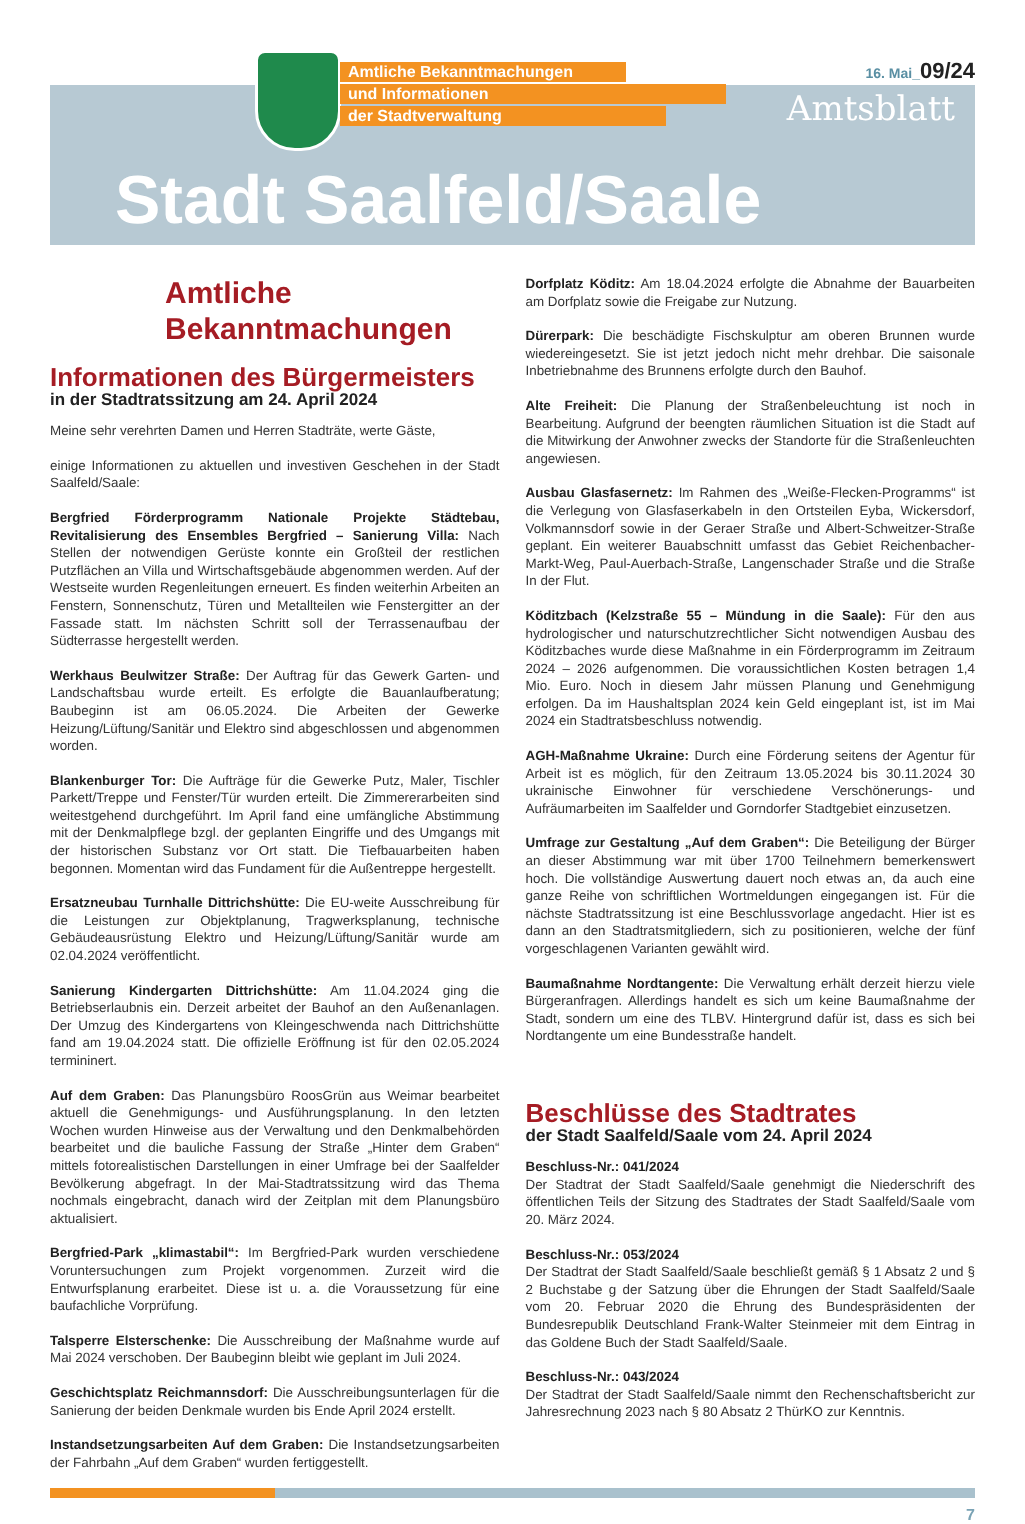Amtliche Bekanntmachungen
und Informationen
der Stadtverwaltung
16. Mai_09/24
Amtsblatt
Stadt Saalfeld/Saale
Amtliche
Bekanntmachungen
Informationen des Bürgermeisters
in der Stadtratssitzung am 24. April 2024
Meine sehr verehrten Damen und Herren Stadträte, werte Gäste,
einige Informationen zu aktuellen und investiven Geschehen in der Stadt Saalfeld/Saale:
Bergfried Förderprogramm Nationale Projekte Städtebau, Revitalisierung des Ensembles Bergfried – Sanierung Villa: Nach Stellen der notwendigen Gerüste konnte ein Großteil der restlichen Putzflächen an Villa und Wirtschaftsgebäude abgenommen werden. Auf der Westseite wurden Regenleitungen erneuert. Es finden weiterhin Arbeiten an Fenstern, Sonnenschutz, Türen und Metallteilen wie Fenstergitter an der Fassade statt. Im nächsten Schritt soll der Terrassenaufbau der Südterrasse hergestellt werden.
Werkhaus Beulwitzer Straße: Der Auftrag für das Gewerk Garten- und Landschaftsbau wurde erteilt. Es erfolgte die Bauanlaufberatung; Baubeginn ist am 06.05.2024. Die Arbeiten der Gewerke Heizung/Lüftung/Sanitär und Elektro sind abgeschlossen und abgenommen worden.
Blankenburger Tor: Die Aufträge für die Gewerke Putz, Maler, Tischler Parkett/Treppe und Fenster/Tür wurden erteilt. Die Zimmererarbeiten sind weitestgehend durchgeführt. Im April fand eine umfängliche Abstimmung mit der Denkmalpflege bzgl. der geplanten Eingriffe und des Umgangs mit der historischen Substanz vor Ort statt. Die Tiefbauarbeiten haben begonnen. Momentan wird das Fundament für die Außentreppe hergestellt.
Ersatzneubau Turnhalle Dittrichshütte: Die EU-weite Ausschreibung für die Leistungen zur Objektplanung, Tragwerksplanung, technische Gebäudeausrüstung Elektro und Heizung/Lüftung/Sanitär wurde am 02.04.2024 veröffentlicht.
Sanierung Kindergarten Dittrichshütte: Am 11.04.2024 ging die Betriebserlaubnis ein. Derzeit arbeitet der Bauhof an den Außenanlagen. Der Umzug des Kindergartens von Kleingeschwenda nach Dittrichshütte fand am 19.04.2024 statt. Die offizielle Eröffnung ist für den 02.05.2024 termininert.
Auf dem Graben: Das Planungsbüro RoosGrün aus Weimar bearbeitet aktuell die Genehmigungs- und Ausführungsplanung. In den letzten Wochen wurden Hinweise aus der Verwaltung und den Denkmalbehörden bearbeitet und die bauliche Fassung der Straße „Hinter dem Graben“ mittels fotorealistischen Darstellungen in einer Umfrage bei der Saalfelder Bevölkerung abgefragt. In der Mai-Stadtratssitzung wird das Thema nochmals eingebracht, danach wird der Zeitplan mit dem Planungsbüro aktualisiert.
Bergfried-Park „klimastabil“: Im Bergfried-Park wurden verschiedene Voruntersuchungen zum Projekt vorgenommen. Zurzeit wird die Entwurfsplanung erarbeitet. Diese ist u. a. die Voraussetzung für eine baufachliche Vorprüfung.
Talsperre Elsterschenke: Die Ausschreibung der Maßnahme wurde auf Mai 2024 verschoben. Der Baubeginn bleibt wie geplant im Juli 2024.
Geschichtsplatz Reichmannsdorf: Die Ausschreibungsunterlagen für die Sanierung der beiden Denkmale wurden bis Ende April 2024 erstellt.
Instandsetzungsarbeiten Auf dem Graben: Die Instandsetzungsarbeiten der Fahrbahn „Auf dem Graben“ wurden fertiggestellt.
Dorfplatz Köditz: Am 18.04.2024 erfolgte die Abnahme der Bauarbeiten am Dorfplatz sowie die Freigabe zur Nutzung.
Dürerpark: Die beschädigte Fischskulptur am oberen Brunnen wurde wiedereingesetzt. Sie ist jetzt jedoch nicht mehr drehbar. Die saisonale Inbetriebnahme des Brunnens erfolgte durch den Bauhof.
Alte Freiheit: Die Planung der Straßenbeleuchtung ist noch in Bearbeitung. Aufgrund der beengten räumlichen Situation ist die Stadt auf die Mitwirkung der Anwohner zwecks der Standorte für die Straßenleuchten angewiesen.
Ausbau Glasfasernetz: Im Rahmen des „Weiße-Flecken-Programms“ ist die Verlegung von Glasfaserkabeln in den Ortsteilen Eyba, Wickersdorf, Volkmannsdorf sowie in der Geraer Straße und Albert-Schweitzer-Straße geplant. Ein weiterer Bauabschnitt umfasst das Gebiet Reichenbacher-Markt-Weg, Paul-Auerbach-Straße, Langenschader Straße und die Straße In der Flut.
Köditzbach (Kelzstraße 55 – Mündung in die Saale): Für den aus hydrologischer und naturschutzrechtlicher Sicht notwendigen Ausbau des Köditzbaches wurde diese Maßnahme in ein Förderprogramm im Zeitraum 2024 – 2026 aufgenommen. Die voraussichtlichen Kosten betragen 1,4 Mio. Euro. Noch in diesem Jahr müssen Planung und Genehmigung erfolgen. Da im Haushaltsplan 2024 kein Geld eingeplant ist, ist im Mai 2024 ein Stadtratsbeschluss notwendig.
AGH-Maßnahme Ukraine: Durch eine Förderung seitens der Agentur für Arbeit ist es möglich, für den Zeitraum 13.05.2024 bis 30.11.2024 30 ukrainische Einwohner für verschiedene Verschönerungs- und Aufräumarbeiten im Saalfelder und Gorndorfer Stadtgebiet einzusetzen.
Umfrage zur Gestaltung „Auf dem Graben“: Die Beteiligung der Bürger an dieser Abstimmung war mit über 1700 Teilnehmern bemerkenswert hoch. Die vollständige Auswertung dauert noch etwas an, da auch eine ganze Reihe von schriftlichen Wortmeldungen eingegangen ist. Für die nächste Stadtratssitzung ist eine Beschlussvorlage angedacht. Hier ist es dann an den Stadtratsmitgliedern, sich zu positionieren, welche der fünf vorgeschlagenen Varianten gewählt wird.
Baumaßnahme Nordtangente: Die Verwaltung erhält derzeit hierzu viele Bürgeranfragen. Allerdings handelt es sich um keine Baumaßnahme der Stadt, sondern um eine des TLBV. Hintergrund dafür ist, dass es sich bei Nordtangente um eine Bundesstraße handelt.
Beschlüsse des Stadtrates
der Stadt Saalfeld/Saale vom 24. April 2024
Beschluss-Nr.: 041/2024
Der Stadtrat der Stadt Saalfeld/Saale genehmigt die Niederschrift des öffentlichen Teils der Sitzung des Stadtrates der Stadt Saalfeld/Saale vom 20. März 2024.
Beschluss-Nr.: 053/2024
Der Stadtrat der Stadt Saalfeld/Saale beschließt gemäß § 1 Absatz 2 und § 2 Buchstabe g der Satzung über die Ehrungen der Stadt Saalfeld/Saale vom 20. Februar 2020 die Ehrung des Bundespräsidenten der Bundesrepublik Deutschland Frank-Walter Steinmeier mit dem Eintrag in das Goldene Buch der Stadt Saalfeld/Saale.
Beschluss-Nr.: 043/2024
Der Stadtrat der Stadt Saalfeld/Saale nimmt den Rechenschaftsbericht zur Jahresrechnung 2023 nach § 80 Absatz 2 ThürKO zur Kenntnis.
7